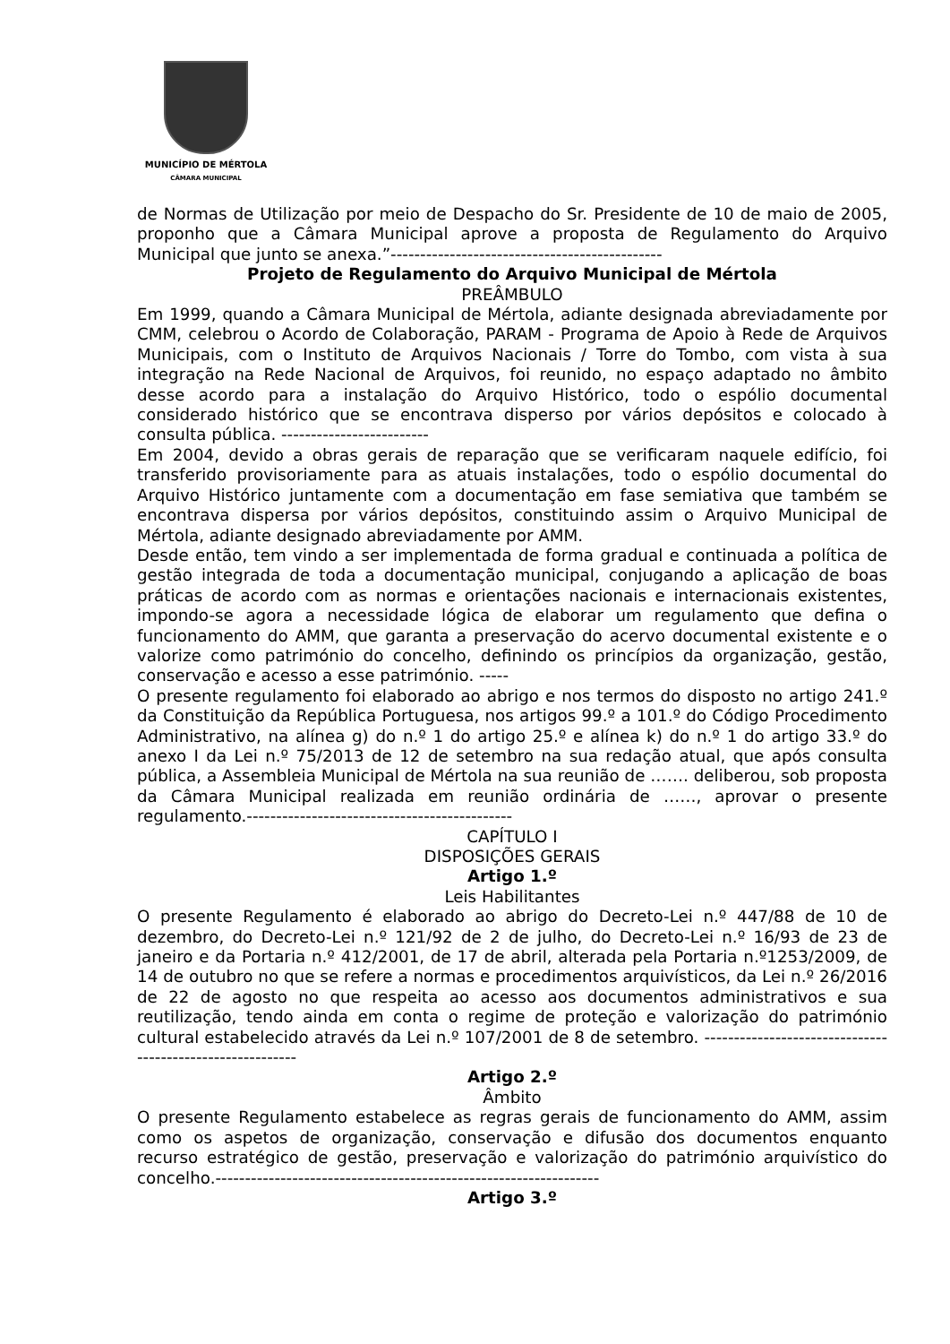MUNICÍPIO DE MÉRTOLA
CÂMARA MUNICIPAL
de Normas de Utilização por meio de Despacho do Sr. Presidente de 10 de maio de 2005, proponho que a Câmara Municipal aprove a proposta de Regulamento do Arquivo Municipal que junto se anexa.”----------------------------------------------
Projeto de Regulamento do Arquivo Municipal de Mértola
PREÂMBULO
Em 1999, quando a Câmara Municipal de Mértola, adiante designada abreviadamente por CMM, celebrou o Acordo de Colaboração, PARAM - Programa de Apoio à Rede de Arquivos Municipais, com o Instituto de Arquivos Nacionais / Torre do Tombo, com vista à sua integração na Rede Nacional de Arquivos, foi reunido, no espaço adaptado no âmbito desse acordo para a instalação do Arquivo Histórico, todo o espólio documental considerado histórico que se encontrava disperso por vários depósitos e colocado à consulta pública. -------------------------
Em 2004, devido a obras gerais de reparação que se verificaram naquele edifício, foi transferido provisoriamente para as atuais instalações, todo o espólio documental do Arquivo Histórico juntamente com a documentação em fase semiativa que também se encontrava dispersa por vários depósitos, constituindo assim o Arquivo Municipal de Mértola, adiante designado abreviadamente por AMM.
Desde então, tem vindo a ser implementada de forma gradual e continuada a política de gestão integrada de toda a documentação municipal, conjugando a aplicação de boas práticas de acordo com as normas e orientações nacionais e internacionais existentes, impondo-se agora a necessidade lógica de elaborar um regulamento que defina o funcionamento do AMM, que garanta a preservação do acervo documental existente e o valorize como património do concelho, definindo os princípios da organização, gestão, conservação e acesso a esse património. -----
O presente regulamento foi elaborado ao abrigo e nos termos do disposto no artigo 241.º da Constituição da República Portuguesa, nos artigos 99.º a 101.º do Código Procedimento Administrativo, na alínea g) do n.º 1 do artigo 25.º e alínea k) do n.º 1 do artigo 33.º do anexo I da Lei n.º 75/2013 de 12 de setembro na sua redação atual, que após consulta pública, a Assembleia Municipal de Mértola na sua reunião de ……. deliberou, sob proposta da Câmara Municipal realizada em reunião ordinária de ……, aprovar o presente regulamento.---------------------------------------------
CAPÍTULO I
DISPOSIÇÕES GERAIS
Artigo 1.º
Leis Habilitantes
O presente Regulamento é elaborado ao abrigo do Decreto-Lei n.º 447/88 de 10 de dezembro, do Decreto-Lei n.º 121/92 de 2 de julho, do Decreto-Lei n.º 16/93 de 23 de janeiro e da Portaria n.º 412/2001, de 17 de abril, alterada pela Portaria n.º1253/2009, de 14 de outubro no que se refere a normas e procedimentos arquivísticos, da Lei n.º 26/2016 de 22 de agosto no que respeita ao acesso aos documentos administrativos e sua reutilização, tendo ainda em conta o regime de proteção e valorização do património cultural estabelecido através da Lei n.º 107/2001 de 8 de setembro. ----------------------------------------------------------
Artigo 2.º
Âmbito
O presente Regulamento estabelece as regras gerais de funcionamento do AMM, assim como os aspetos de organização, conservação e difusão dos documentos enquanto recurso estratégico de gestão, preservação e valorização do património arquivístico do concelho.-----------------------------------------------------------------
Artigo 3.º